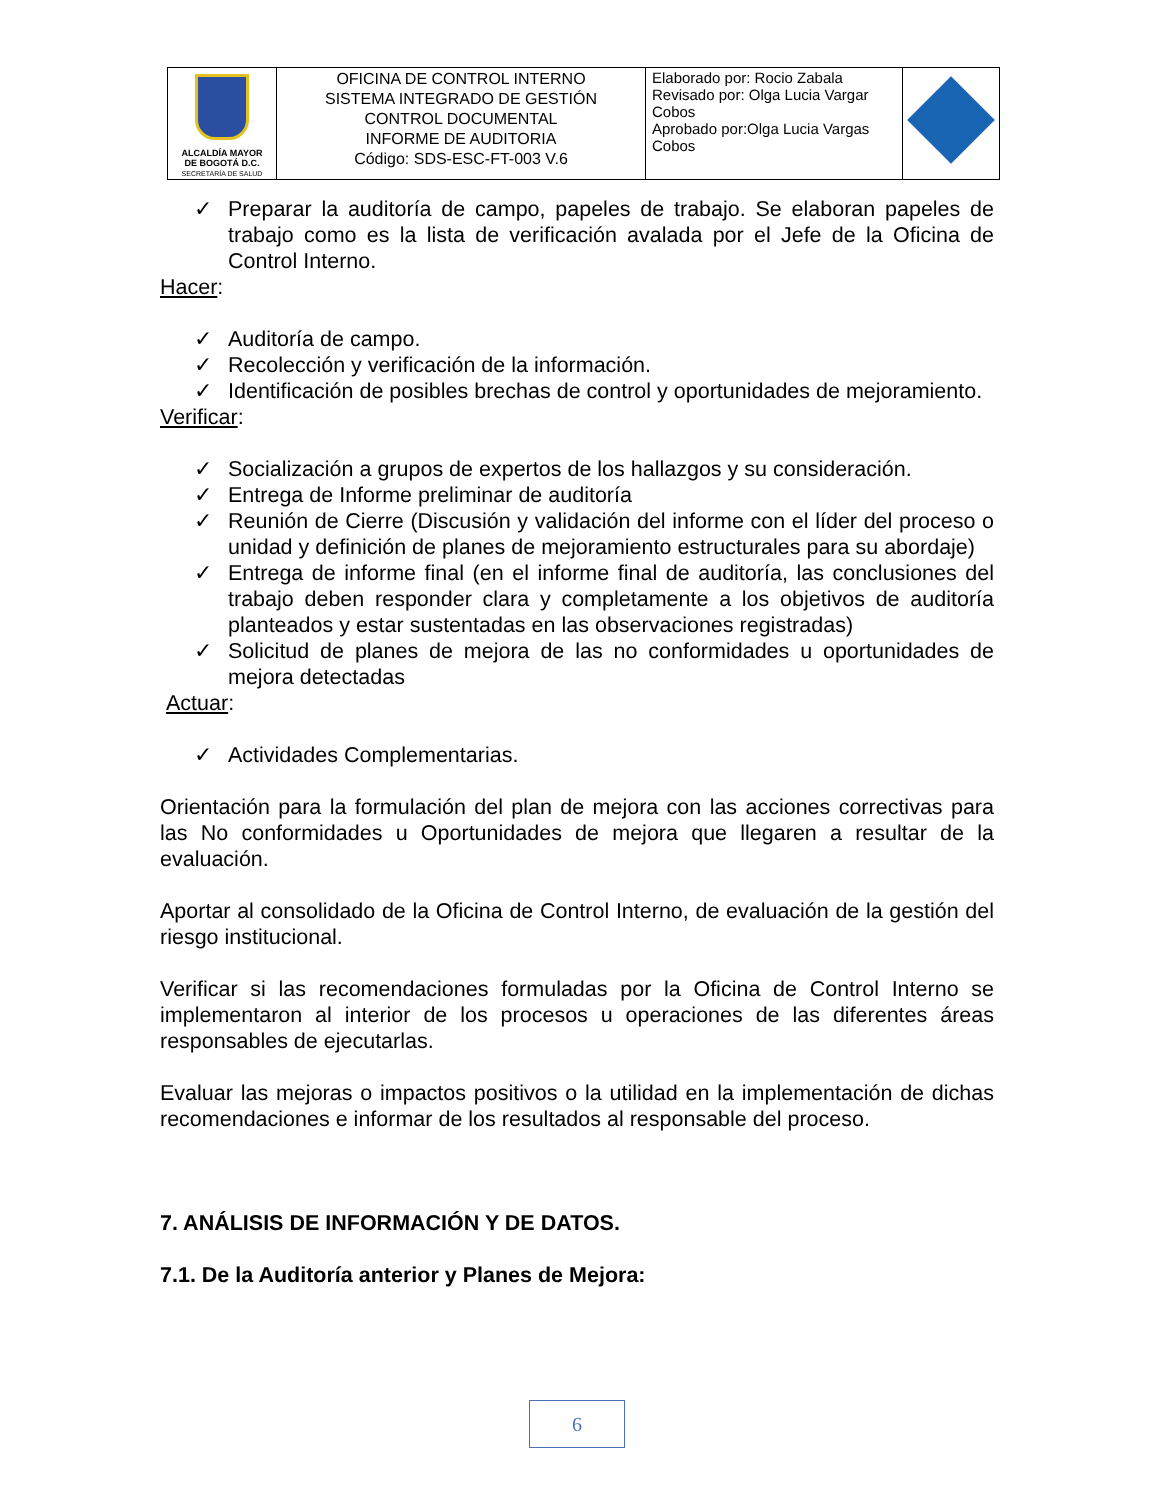| ALCALDÍA MAYOR DE BOGOTÁ D.C. SECRETARÍA DE SALUD | OFICINA DE CONTROL INTERNO SISTEMA INTEGRADO DE GESTIÓN CONTROL DOCUMENTAL INFORME DE AUDITORIA Código: SDS-ESC-FT-003 V.6 | Elaborado por: Rocio Zabala Revisado por: Olga Lucia Vargar Cobos Aprobado por:Olga Lucia Vargas Cobos | |
✓ Preparar la auditoría de campo, papeles de trabajo. Se elaboran papeles de trabajo como es la lista de verificación avalada por el Jefe de la Oficina de Control Interno.
Hacer:
✓ Auditoría de campo.
✓ Recolección y verificación de la información.
✓ Identificación de posibles brechas de control y oportunidades de mejoramiento.
Verificar:
✓ Socialización a grupos de expertos de los hallazgos y su consideración.
✓ Entrega de Informe preliminar de auditoría
✓ Reunión de Cierre (Discusión y validación del informe con el líder del proceso o unidad y definición de planes de mejoramiento estructurales para su abordaje)
✓ Entrega de informe final (en el informe final de auditoría, las conclusiones del trabajo deben responder clara y completamente a los objetivos de auditoría planteados y estar sustentadas en las observaciones registradas)
✓ Solicitud de planes de mejora de las no conformidades u oportunidades de mejora detectadas
Actuar:
✓ Actividades Complementarias.
Orientación para la formulación del plan de mejora con las acciones correctivas para las No conformidades u Oportunidades de mejora que llegaren a resultar de la evaluación.
Aportar al consolidado de la Oficina de Control Interno, de evaluación de la gestión del riesgo institucional.
Verificar si las recomendaciones formuladas por la Oficina de Control Interno se implementaron al interior de los procesos u operaciones de las diferentes áreas responsables de ejecutarlas.
Evaluar las mejoras o impactos positivos o la utilidad en la implementación de dichas recomendaciones e informar de los resultados al responsable del proceso.
7. ANÁLISIS DE INFORMACIÓN Y DE DATOS.
7.1. De la Auditoría anterior y Planes de Mejora:
6